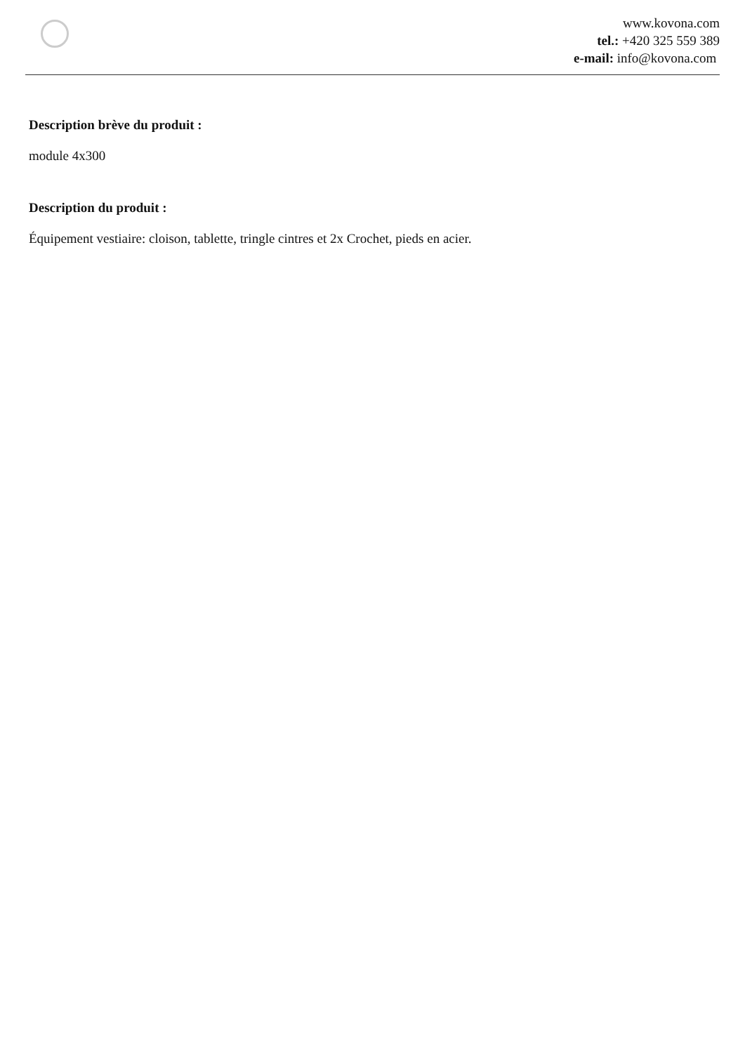www.kovona.com
tel.: +420 325 559 389
e-mail: info@kovona.com
Description brève du produit :
module 4x300
Description du produit :
Équipement vestiaire: cloison, tablette, tringle cintres et 2x Crochet, pieds en acier.